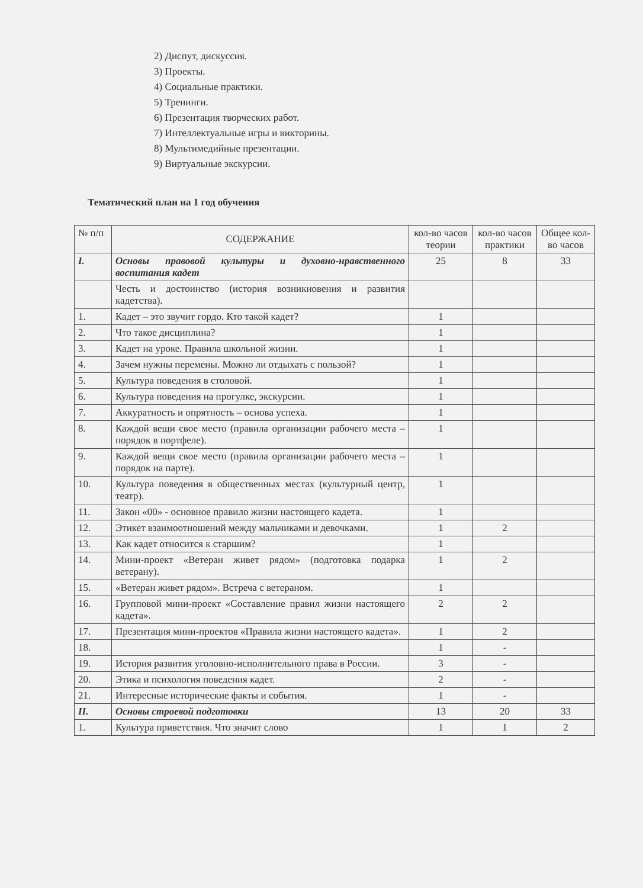2) Диспут, дискуссия.
3) Проекты.
4) Социальные практики.
5) Тренинги.
6) Презентация творческих работ.
7) Интеллектуальные игры и викторины.
8) Мультимедийные презентации.
9) Виртуальные экскурсии.
Тематический план на 1 год обучения
| № п/п | СОДЕРЖАНИЕ | кол-во часов теории | кол-во часов практики | Общее кол-во часов |
| --- | --- | --- | --- | --- |
| I. | Основы правовой культуры и духовно-нравственного воспитания кадет | 25 | 8 | 33 |
| | Честь и достоинство (история возникновения и развития кадетства). | | | |
| 1. | Кадет – это звучит гордо. Кто такой кадет? | 1 | | |
| 2. | Что такое дисциплина? | 1 | | |
| 3. | Кадет на уроке. Правила школьной жизни. | 1 | | |
| 4. | Зачем нужны перемены. Можно ли отдыхать с пользой? | 1 | | |
| 5. | Культура поведения в столовой. | 1 | | |
| 6. | Культура поведения на прогулке, экскурсии. | 1 | | |
| 7. | Аккуратность и опрятность – основа успеха. | 1 | | |
| 8. | Каждой вещи свое место (правила организации рабочего места – порядок в портфеле). | 1 | | |
| 9. | Каждой вещи свое место (правила организации рабочего места –порядок на парте). | 1 | | |
| 10. | Культура поведения в общественных местах (культурный центр, театр). | 1 | | |
| 11. | Закон «00» - основное правило жизни настоящего кадета. | 1 | | |
| 12. | Этикет взаимоотношений между мальчиками и девочками. | 1 | 2 | |
| 13. | Как кадет относится к старшим? | 1 | | |
| 14. | Мини-проект «Ветеран живет рядом» (подготовка подарка ветерану). | 1 | 2 | |
| 15. | «Ветеран живет рядом». Встреча с ветераном. | 1 | | |
| 16. | Групповой мини-проект «Составление правил жизни настоящего кадета». | 2 | 2 | |
| 17. | Презентация мини-проектов «Правила жизни настоящего кадета». | 1 | 2 | |
| 18. | | 1 | - | |
| 19. | История развития уголовно-исполнительного права в России. | 3 | - | |
| 20. | Этика и психология поведения кадет. | 2 | - | |
| 21. | Интересные исторические факты и события. | 1 | - | |
| II. | Основы строевой подготовки | 13 | 20 | 33 |
| 1. | Культура приветствия. Что значит слово | 1 | 1 | 2 |